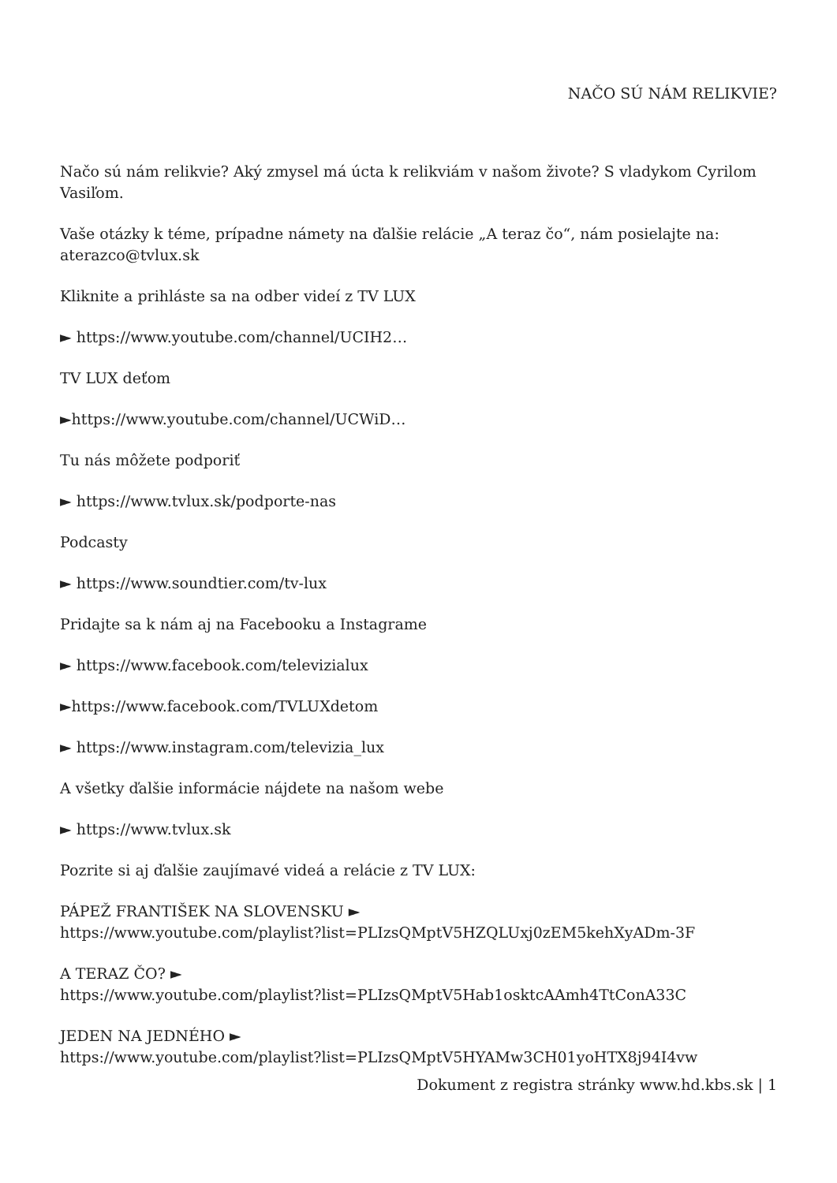NAČO SÚ NÁM RELIKVIE?
Načo sú nám relikvie? Aký zmysel má úcta k relikviám v našom živote? S vladykom Cyrilom Vasiľom.
Vaše otázky k téme, prípadne námety na ďalšie relácie „A teraz čo“, nám posielajte na: aterazco@tvlux.sk
Kliknite a prihláste sa na odber videí z TV LUX
► https://www.youtube.com/channel/UCIH2…
TV LUX deťom
►https://www.youtube.com/channel/UCWiD…
Tu nás môžete podporiť
► https://www.tvlux.sk/podporte-nas
Podcasty
► https://www.soundtier.com/tv-lux
Pridajte sa k nám aj na Facebooku a Instagrame
► https://www.facebook.com/televizialux
►https://www.facebook.com/TVLUXdetom
► https://www.instagram.com/televizia_lux
A všetky ďalšie informácie nájdete na našom webe
► https://www.tvlux.sk
Pozrite si aj ďalšie zaujímavé videá a relácie z TV LUX:
PÁPEŽ FRANTIŠEK NA SLOVENSKU ►
https://www.youtube.com/playlist?list=PLIzsQMptV5HZQLUxj0zEM5kehXyADm-3F
A TERAZ ČO? ►
https://www.youtube.com/playlist?list=PLIzsQMptV5Hab1osktcAAmh4TtConA33C
JEDEN NA JEDNÉHO ►
https://www.youtube.com/playlist?list=PLIzsQMptV5HYAMw3CH01yoHTX8j94I4vw
Dokument z registra stránky www.hd.kbs.sk | 1